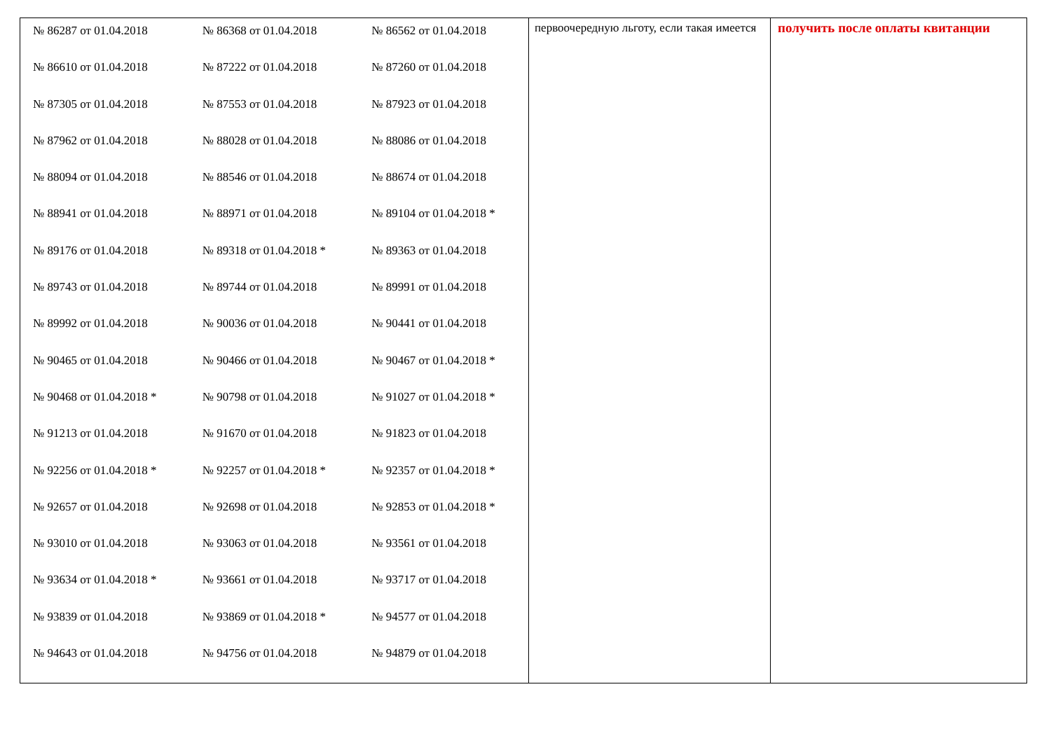| / № 86287 от 01.04.2018 / № 86368 от 01.04.2018 / № 86562 от 01.04.2018 / / № 86610 от 01.04.2018 / № 87222 от 01.04.2018 / № 87260 от 01.04.2018 / / № 87305 от 01.04.2018 / № 87553 от 01.04.2018 / № 87923 от 01.04.2018 / / № 87962 от 01.04.2018 / № 88028 от 01.04.2018 / № 88086 от 01.04.2018 / / № 88094 от 01.04.2018 / № 88546 от 01.04.2018 / № 88674 от 01.04.2018 / / № 88941 от 01.04.2018 / № 88971 от 01.04.2018 / № 89104 от 01.04.2018 * / / № 89176 от 01.04.2018 / № 89318 от 01.04.2018 * / № 89363 от 01.04.2018 / / № 89743 от 01.04.2018 / № 89744 от 01.04.2018 / № 89991 от 01.04.2018 / / № 89992 от 01.04.2018 / № 90036 от 01.04.2018 / № 90441 от 01.04.2018 / / № 90465 от 01.04.2018 / № 90466 от 01.04.2018 / № 90467 от 01.04.2018 * / / № 90468 от 01.04.2018 * / № 90798 от 01.04.2018 / № 91027 от 01.04.2018 * / / № 91213 от 01.04.2018 / № 91670 от 01.04.2018 / № 91823 от 01.04.2018 / / № 92256 от 01.04.2018 * / № 92257 от 01.04.2018 * / № 92357 от 01.04.2018 * / / № 92657 от 01.04.2018 / № 92698 от 01.04.2018 / № 92853 от 01.04.2018 * / / № 93010 от 01.04.2018 / № 93063 от 01.04.2018 / № 93561 от 01.04.2018 / / № 93634 от 01.04.2018 * / № 93661 от 01.04.2018 / № 93717 от 01.04.2018 / / № 93839 от 01.04.2018 / № 93869 от 01.04.2018 * / № 94577 от 01.04.2018 / / № 94643 от 01.04.2018 / № 94756 от 01.04.2018 / № 94879 от 01.04.2018 / | первоочередную льготу, если такая имеется | получить после оплаты квитанции |